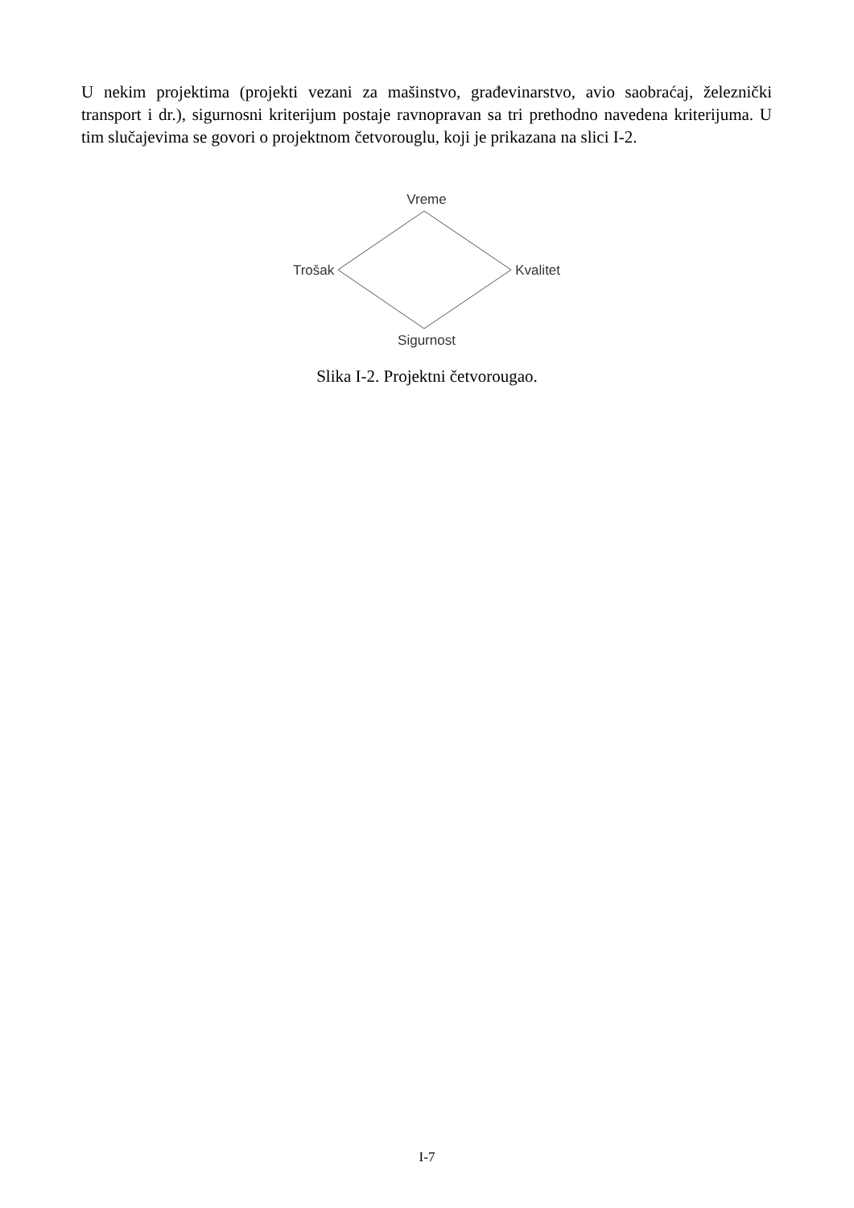U nekim projektima (projekti vezani za mašinstvo, građevinarstvo, avio saobraćaj, železnički transport i dr.), sigurnosni kriterijum postaje ravnopravan sa tri prethodno navedena kriterijuma. U tim slučajevima se govori o projektnom četvorouglu, koji je prikazana na slici I-2.
Vreme
Trošak Kvalitet
Sigurnost
Slika I-2. Projektni četvorougao.
I-7